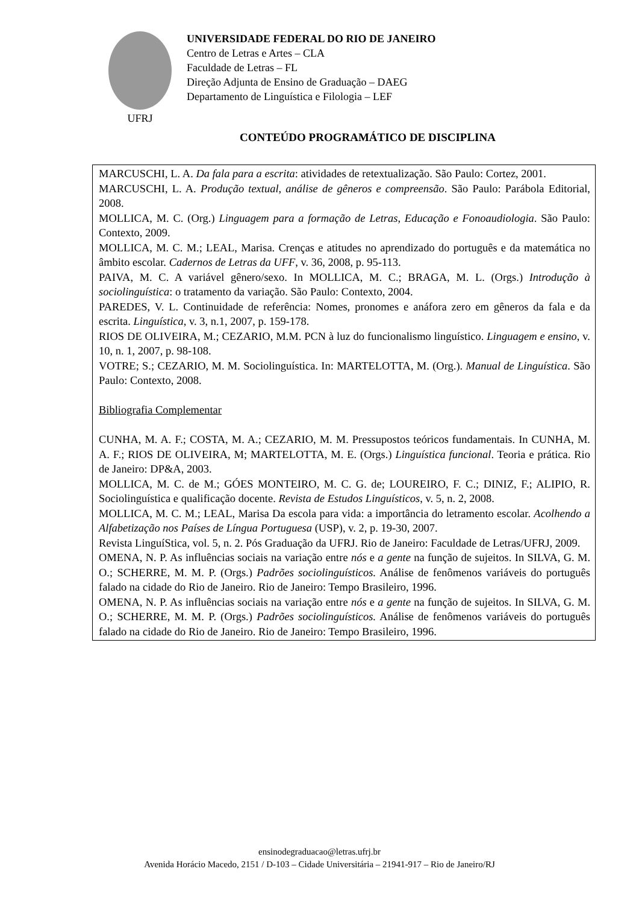UFRJ
UNIVERSIDADE FEDERAL DO RIO DE JANEIRO
Centro de Letras e Artes – CLA
Faculdade de Letras – FL
Direção Adjunta de Ensino de Graduação – DAEG
Departamento de Linguística e Filologia – LEF
CONTEÚDO PROGRAMÁTICO DE DISCIPLINA
MARCUSCHI, L. A. Da fala para a escrita: atividades de retextualização. São Paulo: Cortez, 2001.
MARCUSCHI, L. A. Produção textual, análise de gêneros e compreensão. São Paulo: Parábola Editorial, 2008.
MOLLICA, M. C. (Org.) Linguagem para a formação de Letras, Educação e Fonoaudiologia. São Paulo: Contexto, 2009.
MOLLICA, M. C. M.; LEAL, Marisa. Crenças e atitudes no aprendizado do português e da matemática no âmbito escolar. Cadernos de Letras da UFF, v. 36, 2008, p. 95-113.
PAIVA, M. C. A variável gênero/sexo. In MOLLICA, M. C.; BRAGA, M. L. (Orgs.) Introdução à sociolinguística: o tratamento da variação. São Paulo: Contexto, 2004.
PAREDES, V. L. Continuidade de referência: Nomes, pronomes e anáfora zero em gêneros da fala e da escrita. Linguística, v. 3, n.1, 2007, p. 159-178.
RIOS DE OLIVEIRA, M.; CEZARIO, M.M. PCN à luz do funcionalismo linguístico. Linguagem e ensino, v. 10, n. 1, 2007, p. 98-108.
VOTRE; S.; CEZARIO, M. M. Sociolinguística. In: MARTELOTTA, M. (Org.). Manual de Linguística. São Paulo: Contexto, 2008.
Bibliografia Complementar
CUNHA, M. A. F.; COSTA, M. A.; CEZARIO, M. M. Pressupostos teóricos fundamentais. In CUNHA, M. A. F.; RIOS DE OLIVEIRA, M; MARTELOTTA, M. E. (Orgs.) Linguística funcional. Teoria e prática. Rio de Janeiro: DP&A, 2003.
MOLLICA, M. C. de M.; GÓES MONTEIRO, M. C. G. de; LOUREIRO, F. C.; DINIZ, F.; ALIPIO, R. Sociolinguística e qualificação docente. Revista de Estudos Linguísticos, v. 5, n. 2, 2008.
MOLLICA, M. C. M.; LEAL, Marisa Da escola para vida: a importância do letramento escolar. Acolhendo a Alfabetização nos Países de Língua Portuguesa (USP), v. 2, p. 19-30, 2007.
Revista LinguíStica, vol. 5, n. 2. Pós Graduação da UFRJ. Rio de Janeiro: Faculdade de Letras/UFRJ, 2009.
OMENA, N. P. As influências sociais na variação entre nós e a gente na função de sujeitos. In SILVA, G. M. O.; SCHERRE, M. M. P. (Orgs.) Padrões sociolinguísticos. Análise de fenômenos variáveis do português falado na cidade do Rio de Janeiro. Rio de Janeiro: Tempo Brasileiro, 1996.
OMENA, N. P. As influências sociais na variação entre nós e a gente na função de sujeitos. In SILVA, G. M. O.; SCHERRE, M. M. P. (Orgs.) Padrões sociolinguísticos. Análise de fenômenos variáveis do português falado na cidade do Rio de Janeiro. Rio de Janeiro: Tempo Brasileiro, 1996.
ensinodegraduacao@letras.ufrj.br
Avenida Horácio Macedo, 2151 / D-103 – Cidade Universitária – 21941-917 – Rio de Janeiro/RJ